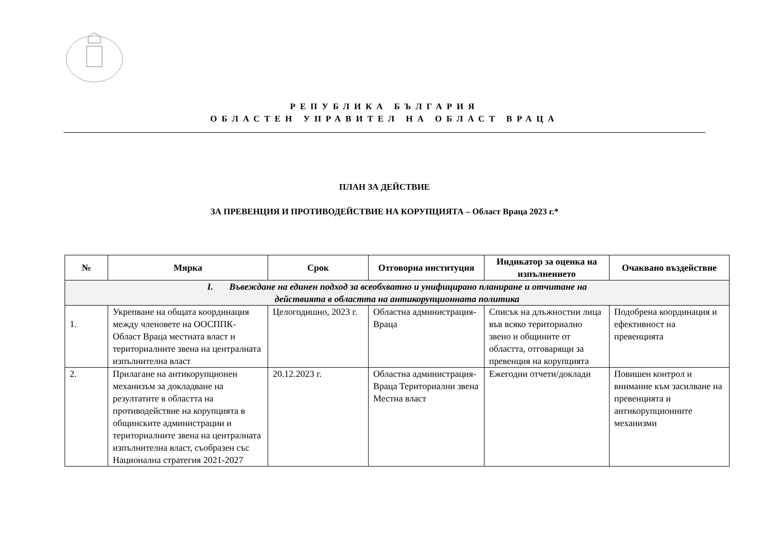РЕПУБЛИКА БЪЛГАРИЯ
ОБЛАСТЕН УПРАВИТЕЛ НА ОБЛАСТ ВРАЦА
ПЛАН ЗА ДЕЙСТВИЕ
ЗА ПРЕВЕНЦИЯ И ПРОТИВОДЕЙСТВИЕ НА КОРУПЦИЯТА – Област Враца 2023 г.*
| № | Мярка | Срок | Отговорна институция | Индикатор за оценка на изпълнението | Очаквано въздействие |
| --- | --- | --- | --- | --- | --- |
| I. Въвеждане на единен подход за всеобхватно и унифицирано планиране и отчитане на действията в областта на антикорупционната политика | | | | | |
| 1. | Укрепване на общата координация между членовете на ООСППК-Област Враца местната власт и териториалните звена на централната изпълнителна власт | Целогодишно, 2023 г. | Областна администрация-Враца | Списък на длъжностни лица във всяко териториално звено и общините от областта, отговарящи за превенция на корупцията | Подобрена координация и ефективност на превенцията |
| 2. | Прилагане на антикорупционен механизъм за докладване на резултатите в областта на противодействие на корупцията в общинските администрации и териториалните звена на централната изпълнителна власт, съобразен със Национална стратегия 2021-2027 | 20.12.2023 г. | Областна администрация-Враца Териториални звена Местна власт | Ежегодни отчети/доклади | Повишен контрол и внимание към засилване на превенцията и антикорупционните механизми |